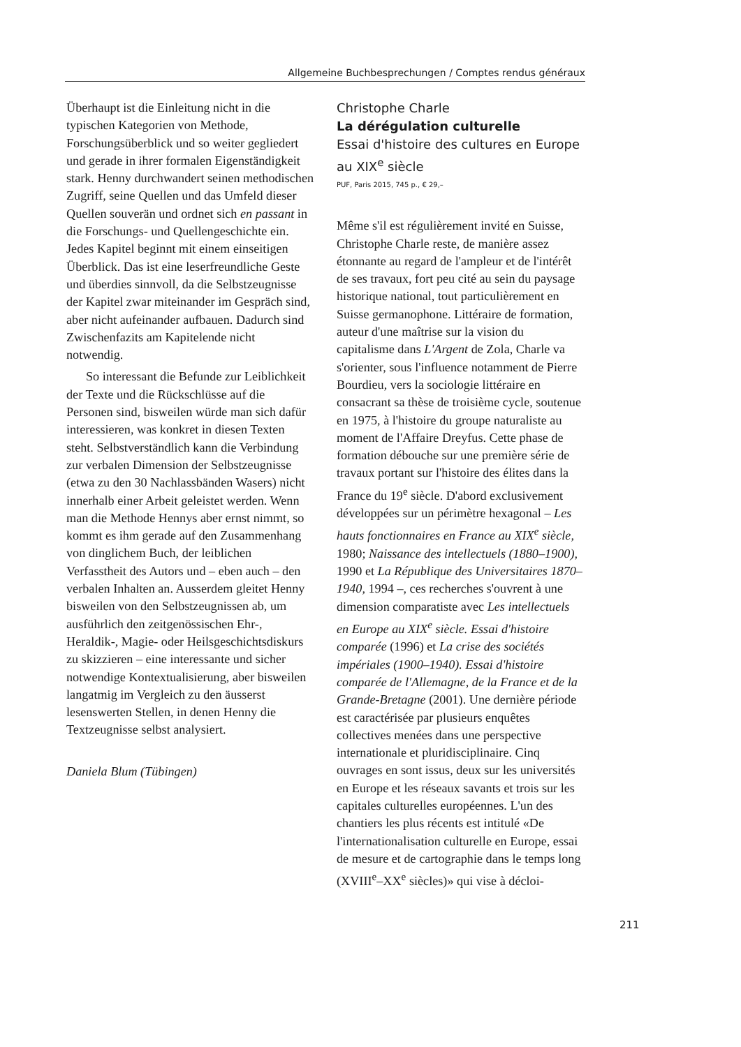Allgemeine Buchbesprechungen / Comptes rendus généraux
Überhaupt ist die Einleitung nicht in die typischen Kategorien von Methode, Forschungsüberblick und so weiter gegliedert und gerade in ihrer formalen Eigenständigkeit stark. Henny durchwandert seinen methodischen Zugriff, seine Quellen und das Umfeld dieser Quellen souverän und ordnet sich en passant in die Forschungs- und Quellengeschichte ein. Jedes Kapitel beginnt mit einem einseitigen Überblick. Das ist eine leserfreundliche Geste und überdies sinnvoll, da die Selbstzeugnisse der Kapitel zwar miteinander im Gespräch sind, aber nicht aufeinander aufbauen. Dadurch sind Zwischenfazits am Kapitelende nicht notwendig.
So interessant die Befunde zur Leiblichkeit der Texte und die Rückschlüsse auf die Personen sind, bisweilen würde man sich dafür interessieren, was konkret in diesen Texten steht. Selbstverständlich kann die Verbindung zur verbalen Dimension der Selbstzeugnisse (etwa zu den 30 Nachlassbänden Wasers) nicht innerhalb einer Arbeit geleistet werden. Wenn man die Methode Hennys aber ernst nimmt, so kommt es ihm gerade auf den Zusammenhang von dinglichem Buch, der leiblichen Verfasstheit des Autors und – eben auch – den verbalen Inhalten an. Ausserdem gleitet Henny bisweilen von den Selbstzeugnissen ab, um ausführlich den zeitgenössischen Ehr-, Heraldik-, Magie- oder Heilsgeschichtsdiskurs zu skizzieren – eine interessante und sicher notwendige Kontextualisierung, aber bisweilen langatmig im Vergleich zu den äusserst lesenswerten Stellen, in denen Henny die Textzeugnisse selbst analysiert.
Daniela Blum (Tübingen)
Christophe Charle
La dérégulation culturelle
Essai d'histoire des cultures en Europe au XIX<sup>e</sup> siècle
PUF, Paris 2015, 745 p., € 29,–
Même s'il est régulièrement invité en Suisse, Christophe Charle reste, de manière assez étonnante au regard de l'ampleur et de l'intérêt de ses travaux, fort peu cité au sein du paysage historique national, tout particulièrement en Suisse germanophone. Littéraire de formation, auteur d'une maîtrise sur la vision du capitalisme dans L'Argent de Zola, Charle va s'orienter, sous l'influence notamment de Pierre Bourdieu, vers la sociologie littéraire en consacrant sa thèse de troisième cycle, soutenue en 1975, à l'histoire du groupe naturaliste au moment de l'Affaire Dreyfus. Cette phase de formation débouche sur une première série de travaux portant sur l'histoire des élites dans la France du 19<sup>e</sup> siècle. D'abord exclusivement développées sur un périmètre hexagonal – Les hauts fonctionnaires en France au XIX<sup>e</sup> siècle, 1980; Naissance des intellectuels (1880–1900), 1990 et La République des Universitaires 1870–1940, 1994 –, ces recherches s'ouvrent à une dimension comparatiste avec Les intellectuels en Europe au XIX<sup>e</sup> siècle. Essai d'histoire comparée (1996) et La crise des sociétés impériales (1900–1940). Essai d'histoire comparée de l'Allemagne, de la France et de la Grande-Bretagne (2001). Une dernière période est caractérisée par plusieurs enquêtes collectives menées dans une perspective internationale et pluridisciplinaire. Cinq ouvrages en sont issus, deux sur les universités en Europe et les réseaux savants et trois sur les capitales culturelles européennes. L'un des chantiers les plus récents est intitulé «De l'internationalisation culturelle en Europe, essai de mesure et de cartographie dans le temps long (XVIII<sup>e</sup>–XX<sup>e</sup> siècles)» qui vise à décloi-
211